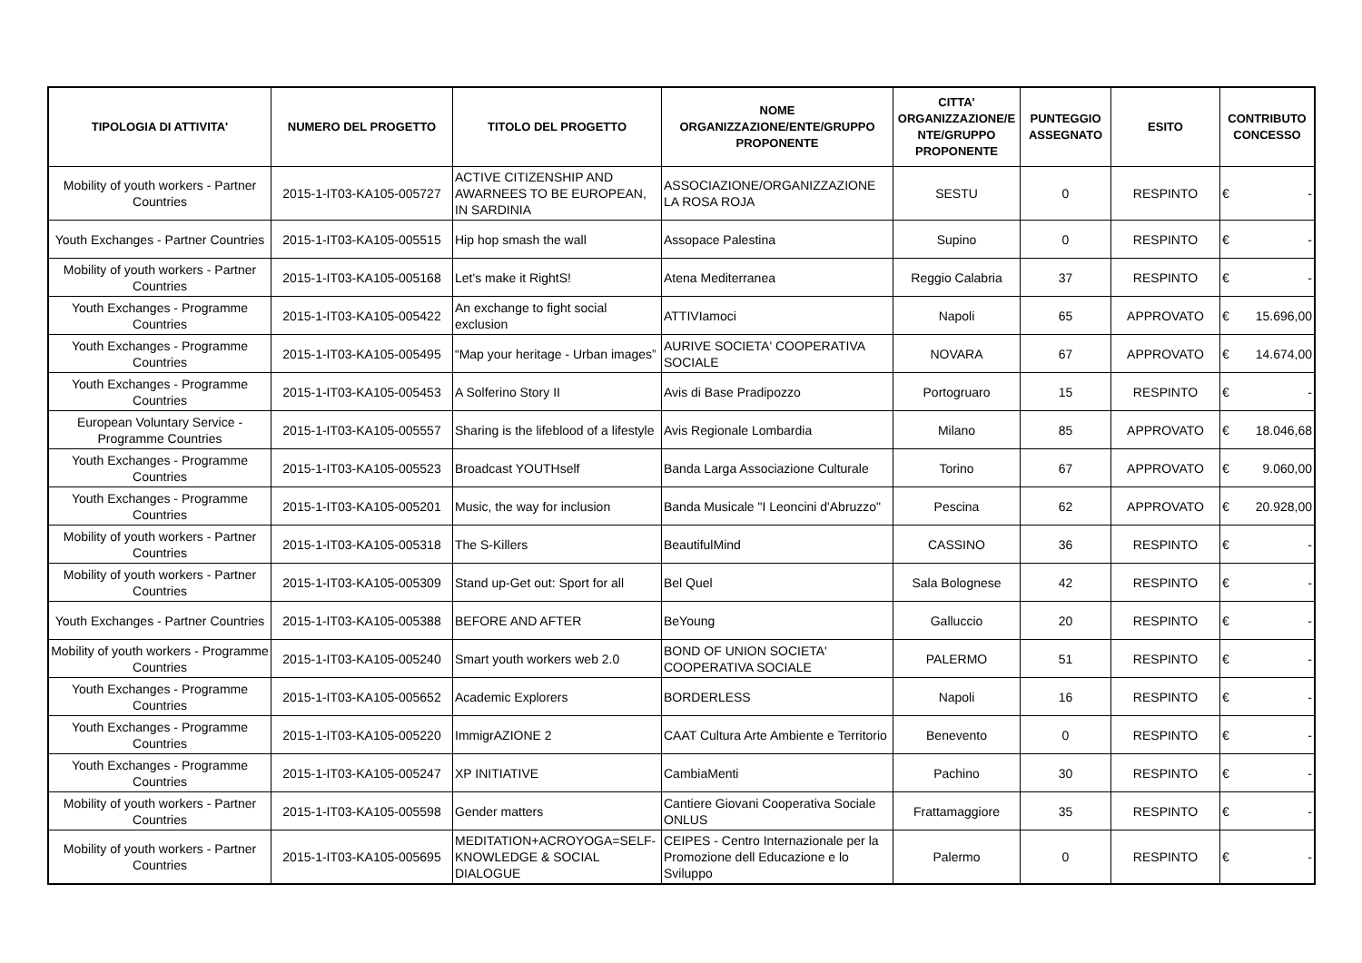| TIPOLOGIA DI ATTIVITA' | NUMERO DEL PROGETTO | TITOLO DEL PROGETTO | NOME ORGANIZZAZIONE/ENTE/GRUPPO PROPONENTE | CITTA' ORGANIZZAZIONE/E NTE/GRUPPO PROPONENTE | PUNTEGGIO ASSEGNATO | ESITO | CONTRIBUTO CONCESSO |
| --- | --- | --- | --- | --- | --- | --- | --- |
| Mobility of youth workers - Partner Countries | 2015-1-IT03-KA105-005727 | ACTIVE CITIZENSHIP AND AWARNEES TO BE EUROPEAN, IN SARDINIA | ASSOCIAZIONE/ORGANIZZAZIONE LA ROSA ROJA | SESTU | 0 | RESPINTO | € - |
| Youth Exchanges - Partner Countries | 2015-1-IT03-KA105-005515 | Hip hop smash the wall | Assopace Palestina | Supino | 0 | RESPINTO | € - |
| Mobility of youth workers - Partner Countries | 2015-1-IT03-KA105-005168 | Let's make it RightS! | Atena Mediterranea | Reggio Calabria | 37 | RESPINTO | € - |
| Youth Exchanges - Programme Countries | 2015-1-IT03-KA105-005422 | An exchange to fight social exclusion | ATTIVIamoci | Napoli | 65 | APPROVATO | € 15.696,00 |
| Youth Exchanges - Programme Countries | 2015-1-IT03-KA105-005495 | “Map your heritage - Urban images” | AURIVE SOCIETA' COOPERATIVA SOCIALE | NOVARA | 67 | APPROVATO | € 14.674,00 |
| Youth Exchanges - Programme Countries | 2015-1-IT03-KA105-005453 | A Solferino Story II | Avis di Base Pradipozzo | Portogruaro | 15 | RESPINTO | € - |
| European Voluntary Service - Programme Countries | 2015-1-IT03-KA105-005557 | Sharing is the lifeblood of a lifestyle | Avis Regionale Lombardia | Milano | 85 | APPROVATO | € 18.046,68 |
| Youth Exchanges - Programme Countries | 2015-1-IT03-KA105-005523 | Broadcast YOUTHself | Banda Larga Associazione Culturale | Torino | 67 | APPROVATO | € 9.060,00 |
| Youth Exchanges - Programme Countries | 2015-1-IT03-KA105-005201 | Music, the way for inclusion | Banda Musicale "I Leoncini d'Abruzzo" | Pescina | 62 | APPROVATO | € 20.928,00 |
| Mobility of youth workers - Partner Countries | 2015-1-IT03-KA105-005318 | The S-Killers | BeautifulMind | CASSINO | 36 | RESPINTO | € - |
| Mobility of youth workers - Partner Countries | 2015-1-IT03-KA105-005309 | Stand up-Get out: Sport for all | Bel Quel | Sala Bolognese | 42 | RESPINTO | € - |
| Youth Exchanges - Partner Countries | 2015-1-IT03-KA105-005388 | BEFORE AND AFTER | BeYoung | Galluccio | 20 | RESPINTO | € - |
| Mobility of youth workers - Programme Countries | 2015-1-IT03-KA105-005240 | Smart youth workers web 2.0 | BOND OF UNION SOCIETA' COOPERATIVA SOCIALE | PALERMO | 51 | RESPINTO | € - |
| Youth Exchanges - Programme Countries | 2015-1-IT03-KA105-005652 | Academic Explorers | BORDERLESS | Napoli | 16 | RESPINTO | € - |
| Youth Exchanges - Programme Countries | 2015-1-IT03-KA105-005220 | ImmigrAZIONE 2 | CAAT Cultura Arte Ambiente e Territorio | Benevento | 0 | RESPINTO | € - |
| Youth Exchanges - Programme Countries | 2015-1-IT03-KA105-005247 | XP INITIATIVE | CambiaMenti | Pachino | 30 | RESPINTO | € - |
| Mobility of youth workers - Partner Countries | 2015-1-IT03-KA105-005598 | Gender matters | Cantiere Giovani Cooperativa Sociale ONLUS | Frattamaggiore | 35 | RESPINTO | € - |
| Mobility of youth workers - Partner Countries | 2015-1-IT03-KA105-005695 | MEDITATION+ACROYOGA=SELF-KNOWLEDGE & SOCIAL DIALOGUE | CEIPES - Centro Internazionale per la Promozione dell Educazione e lo Sviluppo | Palermo | 0 | RESPINTO | € - |